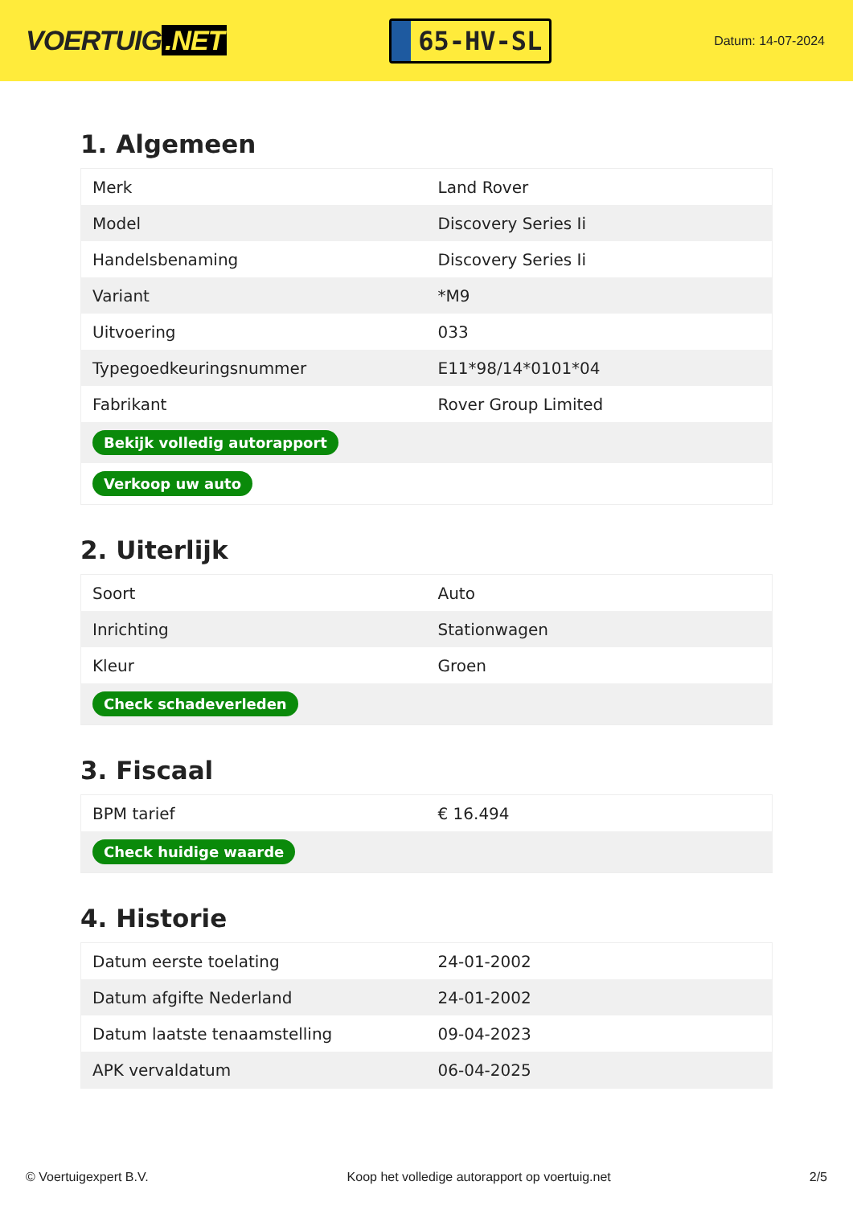VOERTUIG.NET
65-HV-SL
Datum: 14-07-2024
1. Algemeen
| Merk | Land Rover |
| Model | Discovery Series Ii |
| Handelsbenaming | Discovery Series Ii |
| Variant | *M9 |
| Uitvoering | 033 |
| Typegoedkeuringsnummer | E11*98/14*0101*04 |
| Fabrikant | Rover Group Limited |
| Bekijk volledig autorapport | |
| Verkoop uw auto | |
2. Uiterlijk
| Soort | Auto |
| Inrichting | Stationwagen |
| Kleur | Groen |
| Check schadeverleden | |
3. Fiscaal
| BPM tarief | € 16.494 |
| Check huidige waarde | |
4. Historie
| Datum eerste toelating | 24-01-2002 |
| Datum afgifte Nederland | 24-01-2002 |
| Datum laatste tenaamstelling | 09-04-2023 |
| APK vervaldatum | 06-04-2025 |
© Voertuigexpert B.V. Koop het volledige autorapport op voertuig.net 2/5